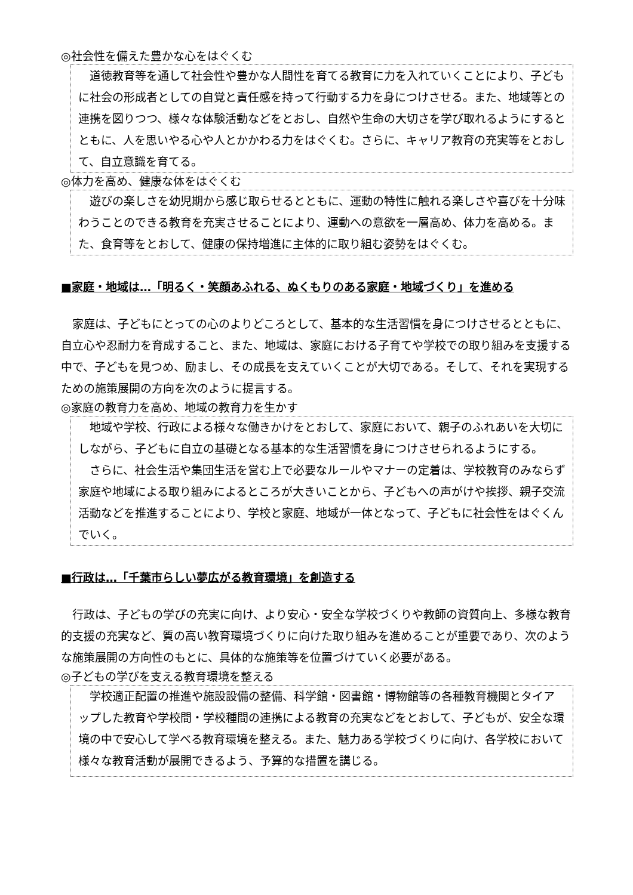◎社会性を備えた豊かな心をはぐくむ
道徳教育等を通して社会性や豊かな人間性を育てる教育に力を入れていくことにより、子どもに社会の形成者としての自覚と責任感を持って行動する力を身につけさせる。また、地域等との連携を図りつつ、様々な体験活動などをとおし、自然や生命の大切さを学び取れるようにするとともに、人を思いやる心や人とかかわる力をはぐくむ。さらに、キャリア教育の充実等をとおして、自立意識を育てる。
◎体力を高め、健康な体をはぐくむ
遊びの楽しさを幼児期から感じ取らせるとともに、運動の特性に触れる楽しさや喜びを十分味わうことのできる教育を充実させることにより、運動への意欲を一層高め、体力を高める。また、食育等をとおして、健康の保持増進に主体的に取り組む姿勢をはぐくむ。
■家庭・地域は…「明るく・笑顔あふれる、ぬくもりのある家庭・地域づくり」を進める
家庭は、子どもにとっての心のよりどころとして、基本的な生活習慣を身につけさせるとともに、自立心や忍耐力を育成すること、また、地域は、家庭における子育てや学校での取り組みを支援する中で、子どもを見つめ、励まし、その成長を支えていくことが大切である。そして、それを実現するための施策展開の方向を次のように提言する。
◎家庭の教育力を高め、地域の教育力を生かす
地域や学校、行政による様々な働きかけをとおして、家庭において、親子のふれあいを大切にしながら、子どもに自立の基礎となる基本的な生活習慣を身につけさせられるようにする。
さらに、社会生活や集団生活を営む上で必要なルールやマナーの定着は、学校教育のみならず家庭や地域による取り組みによるところが大きいことから、子どもへの声がけや挨拶、親子交流活動などを推進することにより、学校と家庭、地域が一体となって、子どもに社会性をはぐくんでいく。
■行政は…「千葉市らしい夢広がる教育環境」を創造する
行政は、子どもの学びの充実に向け、より安心・安全な学校づくりや教師の資質向上、多様な教育的支援の充実など、質の高い教育環境づくりに向けた取り組みを進めることが重要であり、次のような施策展開の方向性のもとに、具体的な施策等を位置づけていく必要がある。
◎子どもの学びを支える教育環境を整える
学校適正配置の推進や施設設備の整備、科学館・図書館・博物館等の各種教育機関とタイアップした教育や学校間・学校種間の連携による教育の充実などをとおして、子どもが、安全な環境の中で安心して学べる教育環境を整える。また、魅力ある学校づくりに向け、各学校において様々な教育活動が展開できるよう、予算的な措置を講じる。